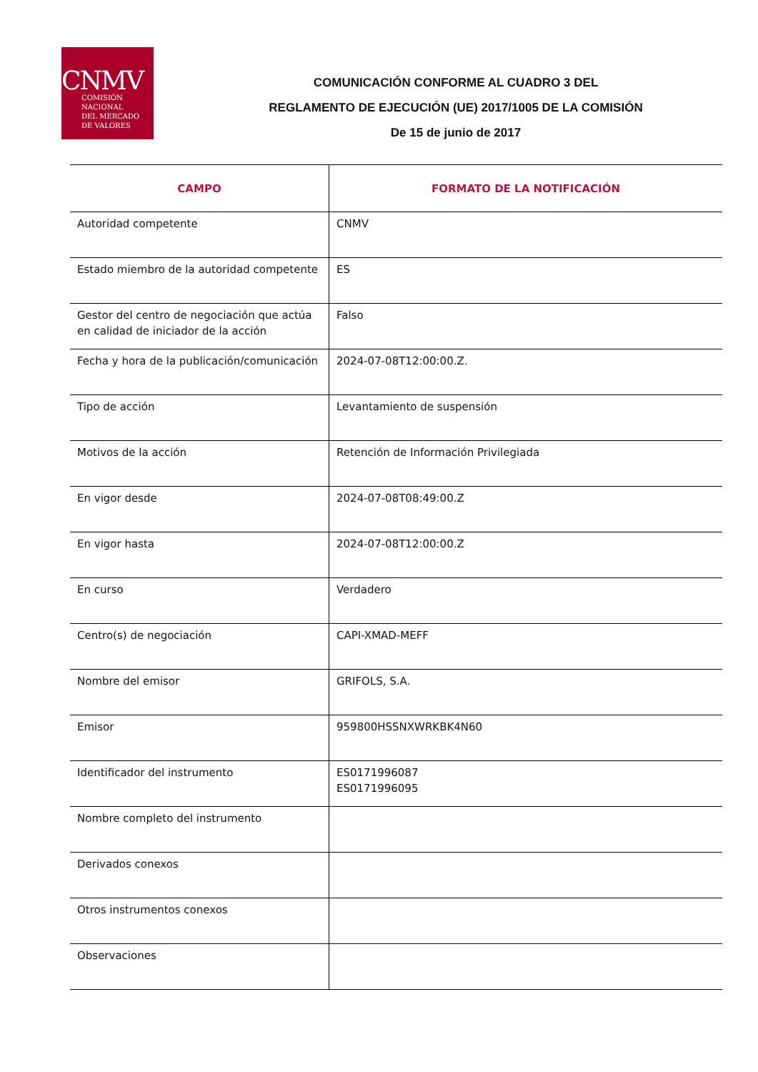CNMV
COMISIÓN
NACIONAL
DEL MERCADO
DE VALORES
COMUNICACIÓN CONFORME AL CUADRO 3 DEL
REGLAMENTO DE EJECUCIÓN (UE) 2017/1005 DE LA COMISIÓN
De 15 de junio de 2017
| CAMPO | FORMATO DE LA NOTIFICACIÓN |
| --- | --- |
| Autoridad competente | CNMV |
| Estado miembro de la autoridad competente | ES |
| Gestor del centro de negociación que actúa en calidad de iniciador de la acción | Falso |
| Fecha y hora de la publicación/comunicación | 2024-07-08T12:00:00.Z. |
| Tipo de acción | Levantamiento de suspensión |
| Motivos de la acción | Retención de Información Privilegiada |
| En vigor desde | 2024-07-08T08:49:00.Z |
| En vigor hasta | 2024-07-08T12:00:00.Z |
| En curso | Verdadero |
| Centro(s) de negociación | CAPI-XMAD-MEFF |
| Nombre del emisor | GRIFOLS, S.A. |
| Emisor | 959800HSSNXWRKBK4N60 |
| Identificador del instrumento | ES0171996087 ES0171996095 |
| Nombre completo del instrumento | |
| Derivados conexos | |
| Otros instrumentos conexos | |
| Observaciones | |